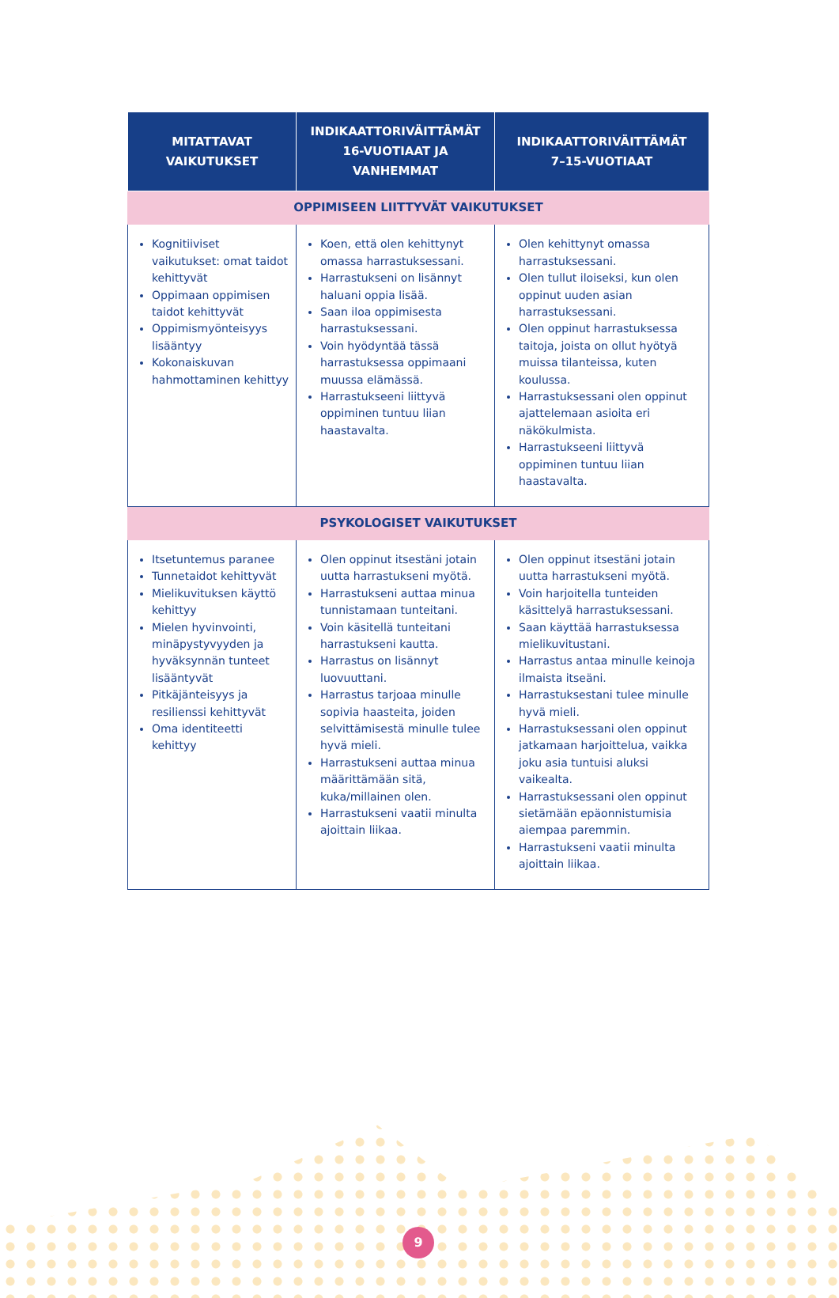| MITATTAVAT VAIKUTUKSET | INDIKAATTORIVÄITTÄMÄT 16-VUOTIAAT JA VANHEMMAT | INDIKAATTORIVÄITTÄMÄT 7–15-VUOTIAAT |
| --- | --- | --- |
| OPPIMISEEN LIITTYVÄT VAIKUTUKSET | | |
| Kognitiiviset vaikutukset: omat taidot kehittyvät Oppimaan oppimisen taidot kehittyvät Oppimismyönteisyys lisääntyy Kokonaiskuvan hahmottaminen kehittyy | Koen, että olen kehittynyt omassa harrastuksessani. Harrastukseni on lisännyt haluani oppia lisää. Saan iloa oppimisesta harrastuksessani. Voin hyödyntää tässä harrastuksessa oppimaani muussa elämässä. Harrastukseeni liittyvä oppiminen tuntuu liian haastavalta. | Olen kehittynyt omassa harrastuksessani. Olen tullut iloiseksi, kun olen oppinut uuden asian harrastuksessani. Olen oppinut harrastuksessa taitoja, joista on ollut hyötyä muissa tilanteissa, kuten koulussa. Harrastuksessani olen oppinut ajattelemaan asioita eri näkökulmista. Harrastukseeni liittyvä oppiminen tuntuu liian haastavalta. |
| PSYKOLOGISET VAIKUTUKSET | | |
| Itsetuntemus paranee Tunnetaidot kehittyvät Mielikuvituksen käyttö kehittyy Mielen hyvinvointi, minäpystyvyyden ja hyväksynnän tunteet lisääntyvät Pitkäjänteisyys ja resilienssi kehittyvät Oma identiteetti kehittyy | Olen oppinut itsestäni jotain uutta harrastukseni myötä. Harrastukseni auttaa minua tunnistamaan tunteitani. Voin käsitellä tunteitani harrastukseni kautta. Harrastus on lisännyt luovuuttani. Harrastus tarjoaa minulle sopivia haasteita, joiden selvittämisestä minulle tulee hyvä mieli. Harrastukseni auttaa minua määrittämään sitä, kuka/millainen olen. Harrastukseni vaatii minulta ajoittain liikaa. | Olen oppinut itsestäni jotain uutta harrastukseni myötä. Voin harjoitella tunteiden käsittelyä harrastuksessani. Saan käyttää harrastuksessa mielikuvitustani. Harrastus antaa minulle keinoja ilmaista itseäni. Harrastuksestani tulee minulle hyvä mieli. Harrastuksessani olen oppinut jatkamaan harjoittelua, vaikka joku asia tuntuisi aluksi vaikealta. Harrastuksessani olen oppinut sietämään epäonnistumisia aiempaa paremmin. Harrastukseni vaatii minulta ajoittain liikaa. |
9